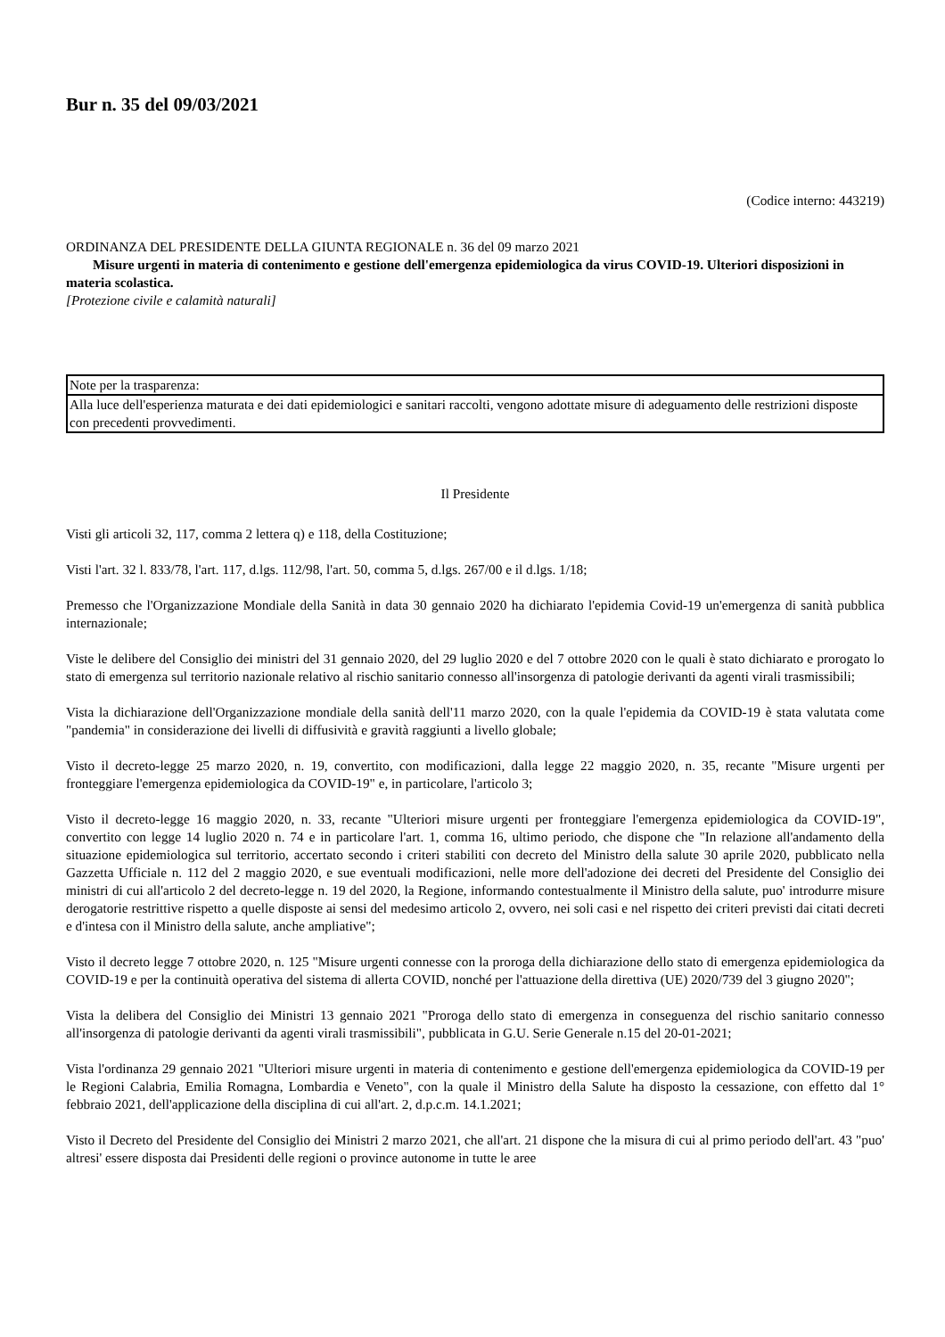Bur n. 35 del 09/03/2021
(Codice interno: 443219)
ORDINANZA DEL PRESIDENTE DELLA GIUNTA REGIONALE n. 36 del 09 marzo 2021
Misure urgenti in materia di contenimento e gestione dell'emergenza epidemiologica da virus COVID-19. Ulteriori disposizioni in materia scolastica.
[Protezione civile e calamità naturali]
| Note per la trasparenza: |
| Alla luce dell'esperienza maturata e dei dati epidemiologici e sanitari raccolti, vengono adottate misure di adeguamento delle restrizioni disposte con precedenti provvedimenti. |
Il Presidente
Visti gli articoli 32, 117, comma 2 lettera q) e 118, della Costituzione;
Visti l'art. 32 l. 833/78, l'art. 117, d.lgs. 112/98, l'art. 50, comma 5, d.lgs. 267/00 e il d.lgs. 1/18;
Premesso che l'Organizzazione Mondiale della Sanità in data 30 gennaio 2020 ha dichiarato l'epidemia Covid-19 un'emergenza di sanità pubblica internazionale;
Viste le delibere del Consiglio dei ministri del 31 gennaio 2020, del 29 luglio 2020 e del 7 ottobre 2020 con le quali è stato dichiarato e prorogato lo stato di emergenza sul territorio nazionale relativo al rischio sanitario connesso all'insorgenza di patologie derivanti da agenti virali trasmissibili;
Vista la dichiarazione dell'Organizzazione mondiale della sanità dell'11 marzo 2020, con la quale l'epidemia da COVID-19 è stata valutata come "pandemia" in considerazione dei livelli di diffusività e gravità raggiunti a livello globale;
Visto il decreto-legge 25 marzo 2020, n. 19, convertito, con modificazioni, dalla legge 22 maggio 2020, n. 35, recante "Misure urgenti per fronteggiare l'emergenza epidemiologica da COVID-19" e, in particolare, l'articolo 3;
Visto il decreto-legge 16 maggio 2020, n. 33, recante "Ulteriori misure urgenti per fronteggiare l'emergenza epidemiologica da COVID-19", convertito con legge 14 luglio 2020 n. 74 e in particolare l'art. 1, comma 16, ultimo periodo, che dispone che "In relazione all'andamento della situazione epidemiologica sul territorio, accertato secondo i criteri stabiliti con decreto del Ministro della salute 30 aprile 2020, pubblicato nella Gazzetta Ufficiale n. 112 del 2 maggio 2020, e sue eventuali modificazioni, nelle more dell'adozione dei decreti del Presidente del Consiglio dei ministri di cui all'articolo 2 del decreto-legge n. 19 del 2020, la Regione, informando contestualmente il Ministro della salute, puo' introdurre misure derogatorie restrittive rispetto a quelle disposte ai sensi del medesimo articolo 2, ovvero, nei soli casi e nel rispetto dei criteri previsti dai citati decreti e d'intesa con il Ministro della salute, anche ampliative";
Visto il decreto legge 7 ottobre 2020, n. 125 "Misure urgenti connesse con la proroga della dichiarazione dello stato di emergenza epidemiologica da COVID-19 e per la continuità operativa del sistema di allerta COVID, nonché per l'attuazione della direttiva (UE) 2020/739 del 3 giugno 2020";
Vista la delibera del Consiglio dei Ministri 13 gennaio 2021 "Proroga dello stato di emergenza in conseguenza del rischio sanitario connesso all'insorgenza di patologie derivanti da agenti virali trasmissibili", pubblicata in G.U. Serie Generale n.15 del 20-01-2021;
Vista l'ordinanza 29 gennaio 2021 "Ulteriori misure urgenti in materia di contenimento e gestione dell'emergenza epidemiologica da COVID-19 per le Regioni Calabria, Emilia Romagna, Lombardia e Veneto", con la quale il Ministro della Salute ha disposto la cessazione, con effetto dal 1° febbraio 2021, dell'applicazione della disciplina di cui all'art. 2, d.p.c.m. 14.1.2021;
Visto il Decreto del Presidente del Consiglio dei Ministri 2 marzo 2021, che all'art. 21 dispone che la misura di cui al primo periodo dell'art. 43 "puo' altresi' essere disposta dai Presidenti delle regioni o province autonome in tutte le aree